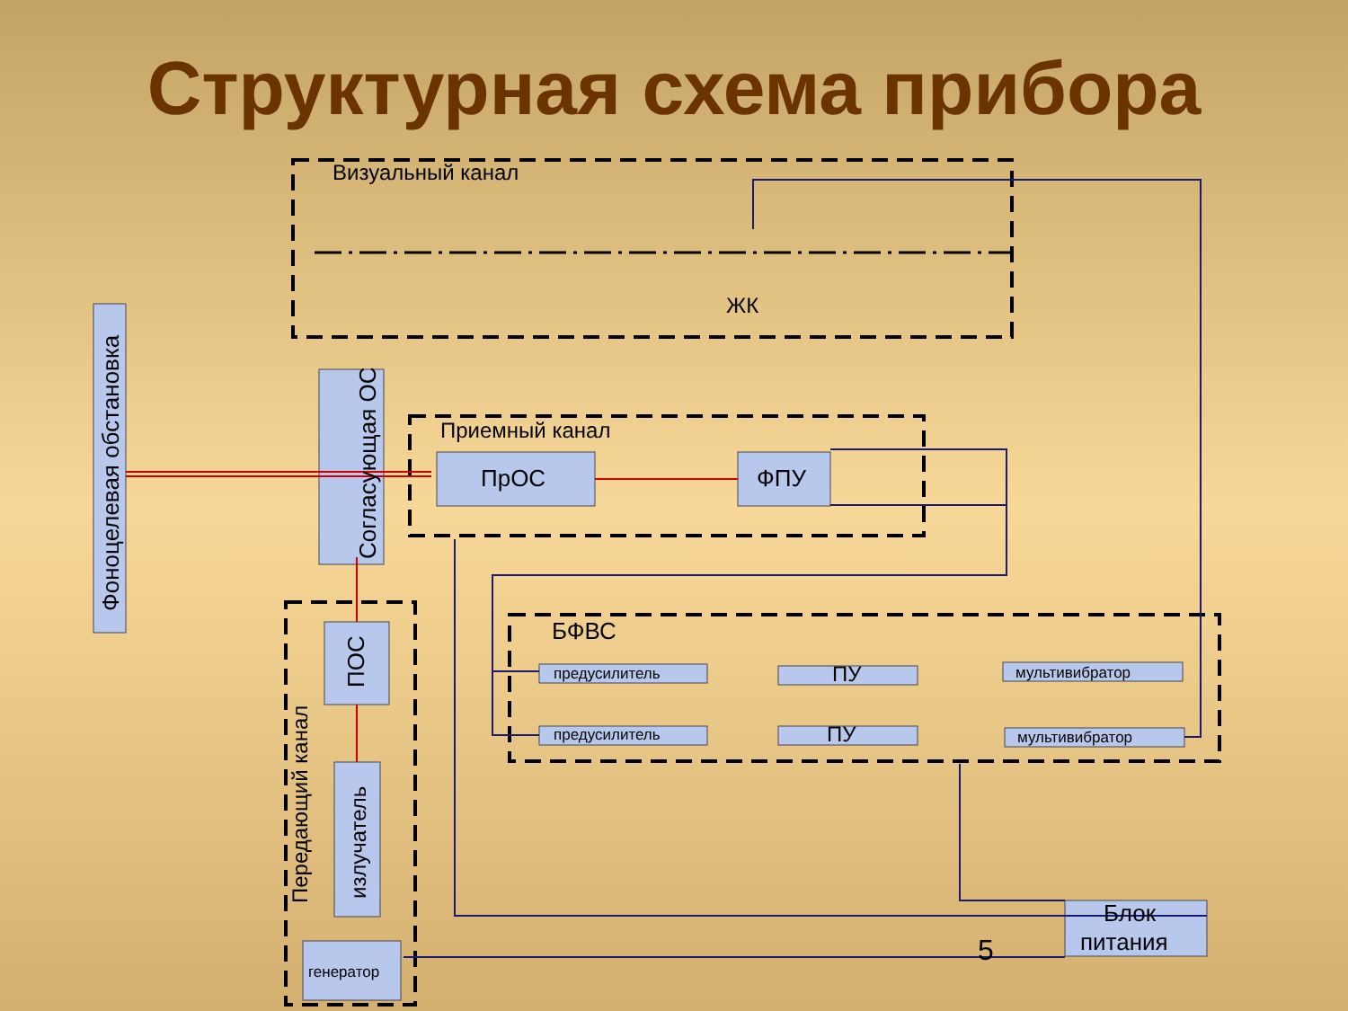Структурная схема прибора
Визуальный канал
ЖК
Приемный канал
ПрОС
ФПУ
БФВС
предусилитель
предусилитель
ПУ
ПУ
мультивибратор
мультивибратор
генератор
Блок
питания
5
Фоноцелевая обстановка
Согласующая ОС
ПОС
Передающий канал
излучатель